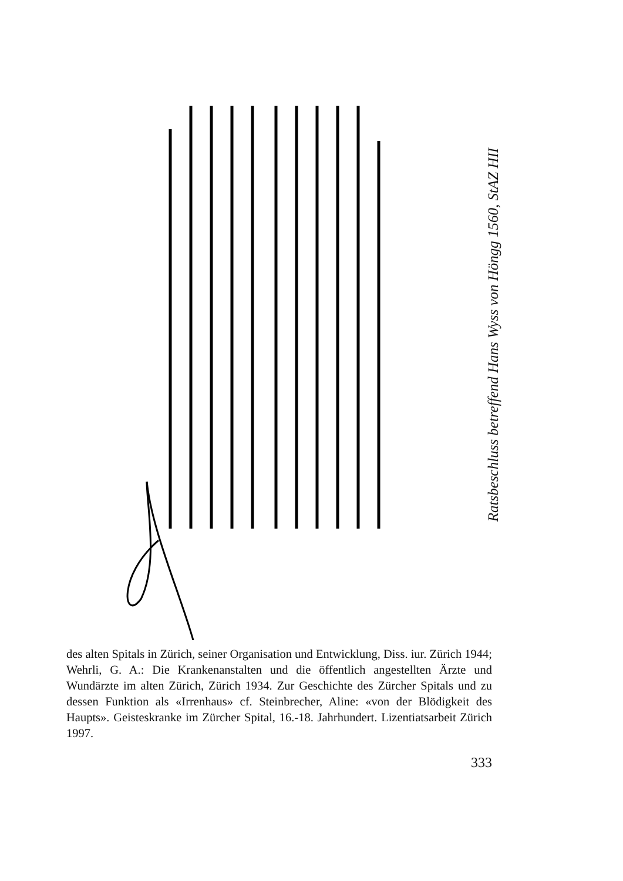Ratsbeschluss betreffend Hans Wyss von Höngg 1560, StAZ HII
des alten Spitals in Zürich, seiner Organisation und Entwicklung, Diss. iur. Zürich 1944; Wehrli, G. A.: Die Krankenanstalten und die öffentlich angestellten Ärzte und Wundärzte im alten Zürich, Zürich 1934. Zur Geschichte des Zürcher Spitals und zu dessen Funktion als «Irrenhaus» cf. Steinbrecher, Aline: «von der Blödigkeit des Haupts». Geisteskranke im Zürcher Spital, 16.-18. Jahrhundert. Lizentiatsarbeit Zürich 1997.
333